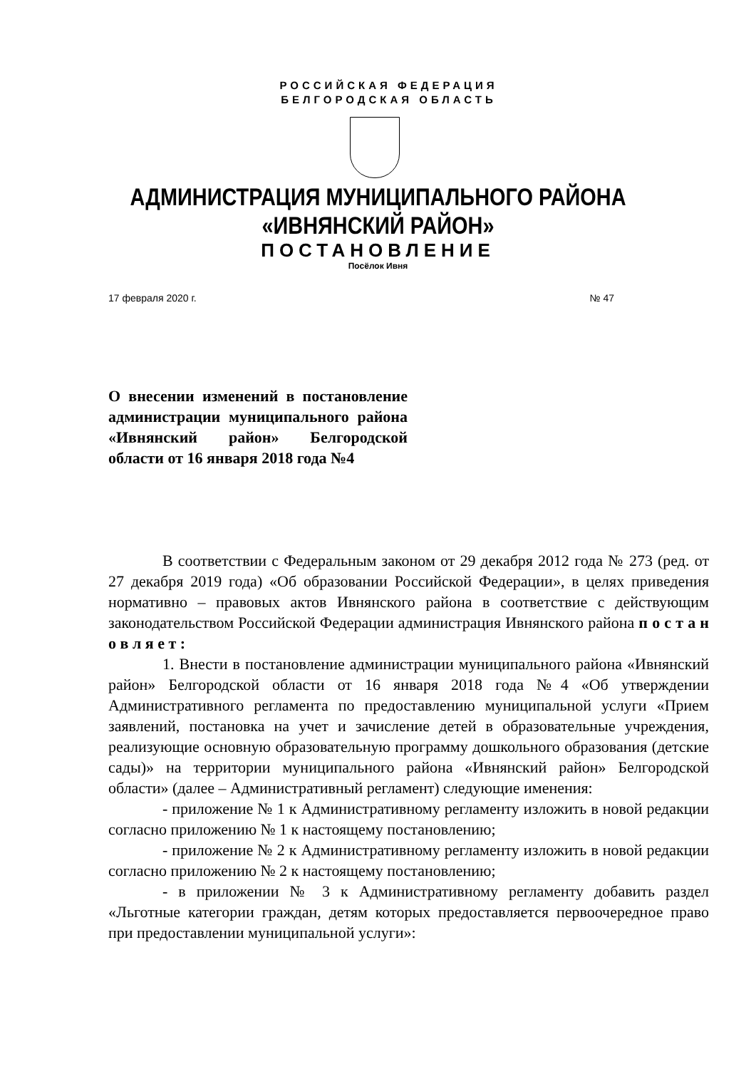РОССИЙСКАЯ ФЕДЕРАЦИЯ
БЕЛГОРОДСКАЯ ОБЛАСТЬ
АДМИНИСТРАЦИЯ МУНИЦИПАЛЬНОГО РАЙОНА
«ИВНЯНСКИЙ РАЙОН»
ПОСТАНОВЛЕНИЕ
Посёлок Ивня
17 февраля 2020 г. № 47
О внесении изменений в постановление администрации муниципального района «Ивнянский район» Белгородской области от 16 января 2018 года №4
В соответствии с Федеральным законом от 29 декабря 2012 года № 273 (ред. от 27 декабря 2019 года) «Об образовании Российской Федерации», в целях приведения нормативно – правовых актов Ивнянского района в соответствие с действующим законодательством Российской Федерации администрация Ивнянского района п о с т а н о в л я е т :
1. Внести в постановление администрации муниципального района «Ивнянский район» Белгородской области от 16 января 2018 года №4 «Об утверждении Административного регламента по предоставлению муниципальной услуги «Прием заявлений, постановка на учет и зачисление детей в образовательные учреждения, реализующие основную образовательную программу дошкольного образования (детские сады)» на территории муниципального района «Ивнянский район» Белгородской области» (далее – Административный регламент) следующие именения:
- приложение № 1 к Административному регламенту изложить в новой редакции согласно приложению № 1 к настоящему постановлению;
- приложение № 2 к Административному регламенту изложить в новой редакции согласно приложению № 2 к настоящему постановлению;
- в приложении № 3 к Административному регламенту добавить раздел «Льготные категории граждан, детям которых предоставляется первоочередное право при предоставлении муниципальной услуги»: